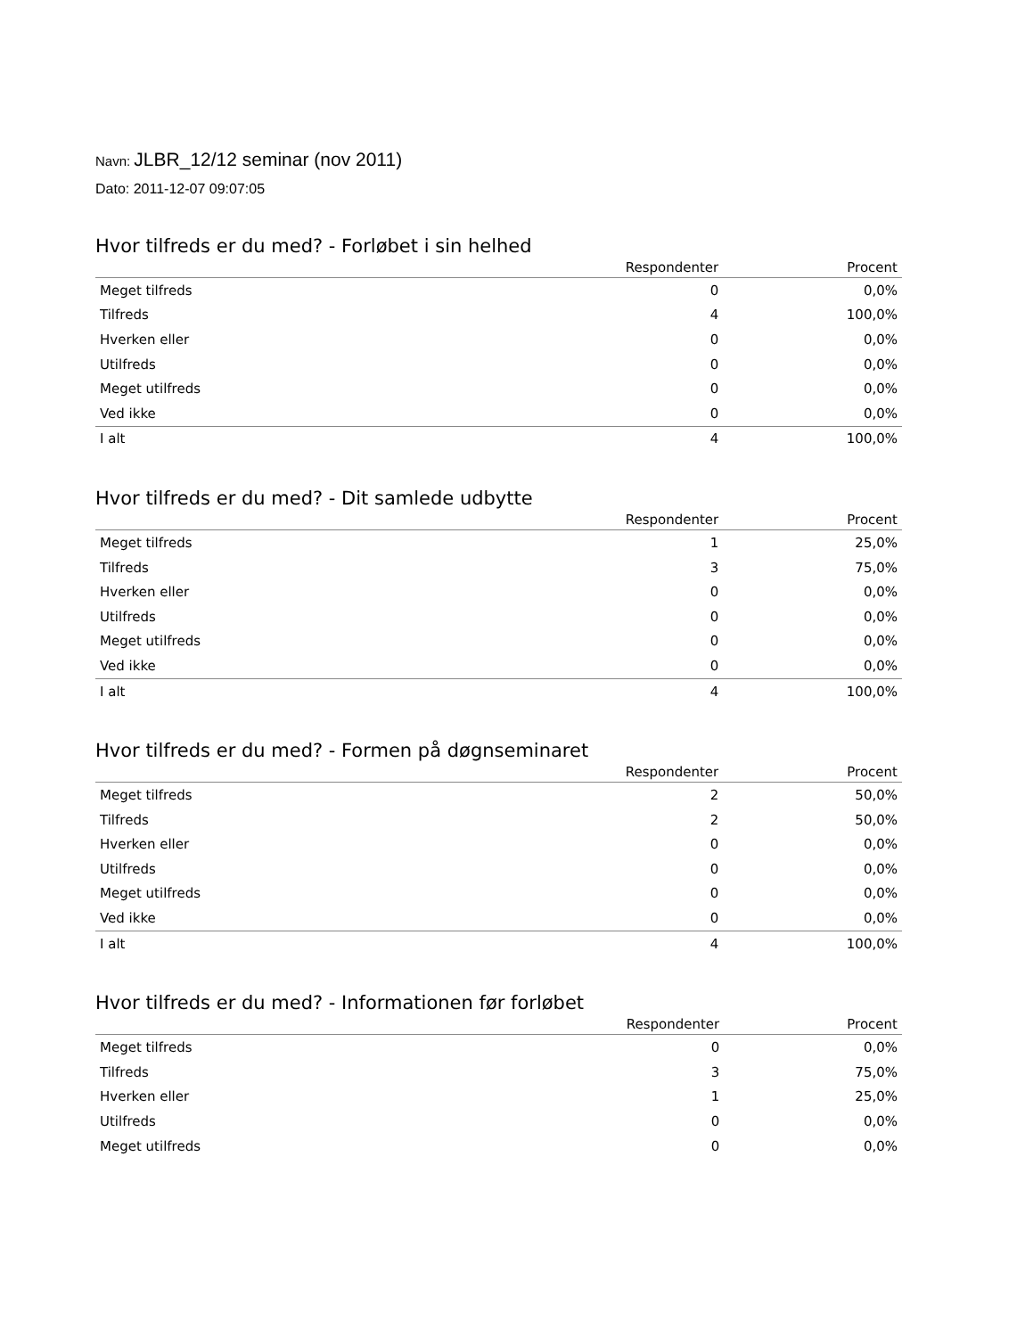Navn: JLBR_12/12 seminar (nov 2011)
Dato: 2011-12-07 09:07:05
Hvor tilfreds er du med? - Forløbet i sin helhed
| | Respondenter | Procent |
| --- | --- | --- |
| Meget tilfreds | 0 | 0,0% |
| Tilfreds | 4 | 100,0% |
| Hverken eller | 0 | 0,0% |
| Utilfreds | 0 | 0,0% |
| Meget utilfreds | 0 | 0,0% |
| Ved ikke | 0 | 0,0% |
| I alt | 4 | 100,0% |
Hvor tilfreds er du med? - Dit samlede udbytte
| | Respondenter | Procent |
| --- | --- | --- |
| Meget tilfreds | 1 | 25,0% |
| Tilfreds | 3 | 75,0% |
| Hverken eller | 0 | 0,0% |
| Utilfreds | 0 | 0,0% |
| Meget utilfreds | 0 | 0,0% |
| Ved ikke | 0 | 0,0% |
| I alt | 4 | 100,0% |
Hvor tilfreds er du med? - Formen på døgnseminaret
| | Respondenter | Procent |
| --- | --- | --- |
| Meget tilfreds | 2 | 50,0% |
| Tilfreds | 2 | 50,0% |
| Hverken eller | 0 | 0,0% |
| Utilfreds | 0 | 0,0% |
| Meget utilfreds | 0 | 0,0% |
| Ved ikke | 0 | 0,0% |
| I alt | 4 | 100,0% |
Hvor tilfreds er du med? - Informationen før forløbet
| | Respondenter | Procent |
| --- | --- | --- |
| Meget tilfreds | 0 | 0,0% |
| Tilfreds | 3 | 75,0% |
| Hverken eller | 1 | 25,0% |
| Utilfreds | 0 | 0,0% |
| Meget utilfreds | 0 | 0,0% |